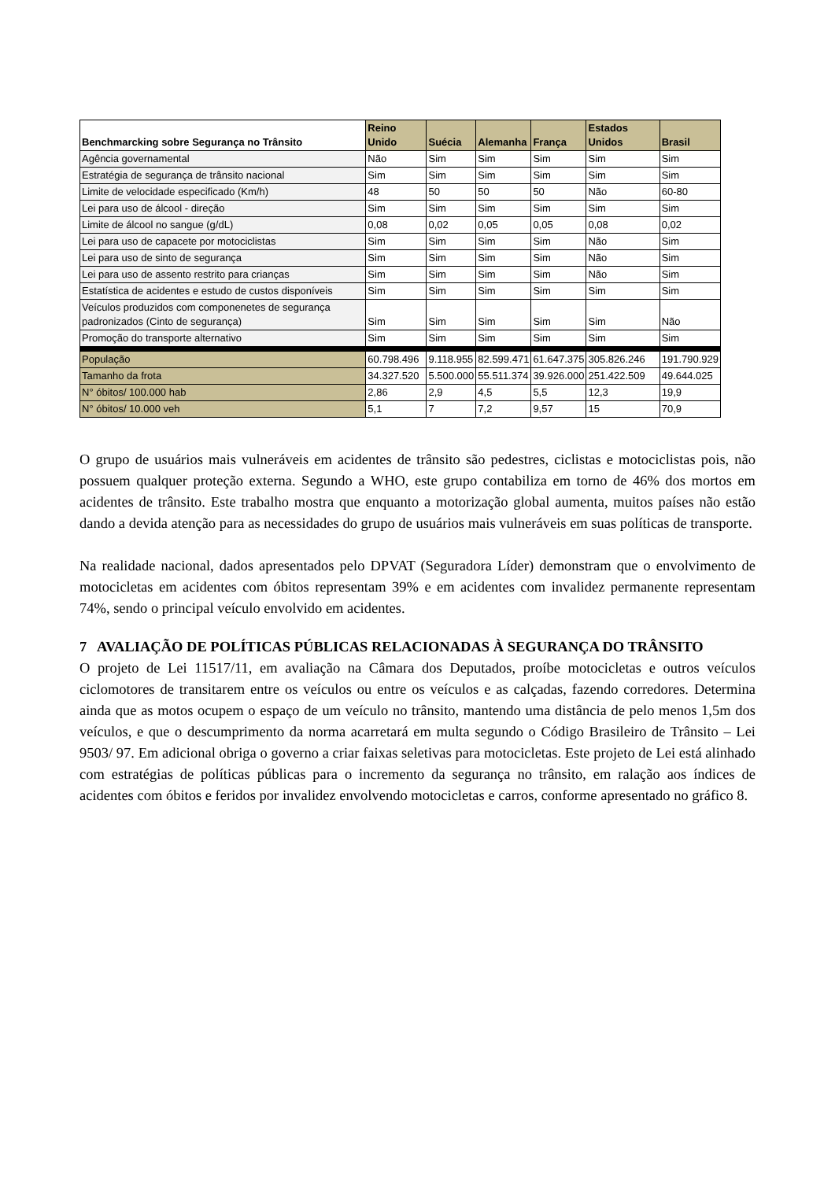| Benchmarcking sobre Segurança no Trânsito | Reino Unido | Suécia | Alemanha | França | Estados Unidos | Brasil |
| --- | --- | --- | --- | --- | --- | --- |
| Agência governamental | Não | Sim | Sim | Sim | Sim | Sim |
| Estratégia de segurança de trânsito nacional | Sim | Sim | Sim | Sim | Sim | Sim |
| Limite de velocidade especificado (Km/h) | 48 | 50 | 50 | 50 | Não | 60-80 |
| Lei para uso de álcool - direção | Sim | Sim | Sim | Sim | Sim | Sim |
| Limite de álcool no sangue (g/dL) | 0,08 | 0,02 | 0,05 | 0,05 | 0,08 | 0,02 |
| Lei para uso de capacete por motociclistas | Sim | Sim | Sim | Sim | Não | Sim |
| Lei para uso de sinto de segurança | Sim | Sim | Sim | Sim | Não | Sim |
| Lei para uso de assento restrito para crianças | Sim | Sim | Sim | Sim | Não | Sim |
| Estatística de acidentes e estudo de custos disponíveis | Sim | Sim | Sim | Sim | Sim | Sim |
| Veículos produzidos com componenetes de segurança padronizados (Cinto de segurança) | Sim | Sim | Sim | Sim | Sim | Não |
| Promoção do transporte alternativo | Sim | Sim | Sim | Sim | Sim | Sim |
| População | 60.798.496 | 9.118.955 | 82.599.471 | 61.647.375 | 305.826.246 | 191.790.929 |
| Tamanho da frota | 34.327.520 | 5.500.000 | 55.511.374 | 39.926.000 | 251.422.509 | 49.644.025 |
| N° óbitos/ 100.000 hab | 2,86 | 2,9 | 4,5 | 5,5 | 12,3 | 19,9 |
| N° óbitos/ 10.000 veh | 5,1 | 7 | 7,2 | 9,57 | 15 | 70,9 |
O grupo de usuários mais vulneráveis em acidentes de trânsito são pedestres, ciclistas e motociclistas pois, não possuem qualquer proteção externa. Segundo a WHO, este grupo contabiliza em torno de 46% dos mortos em acidentes de trânsito. Este trabalho mostra que enquanto a motorização global aumenta, muitos países não estão dando a devida atenção para as necessidades do grupo de usuários mais vulneráveis em suas políticas de transporte.
Na realidade nacional, dados apresentados pelo DPVAT (Seguradora Líder) demonstram que o envolvimento de motocicletas em acidentes com óbitos representam 39% e em acidentes com invalidez permanente representam 74%, sendo o principal veículo envolvido em acidentes.
7 AVALIAÇÃO DE POLÍTICAS PÚBLICAS RELACIONADAS À SEGURANÇA DO TRÂNSITO
O projeto de Lei 11517/11, em avaliação na Câmara dos Deputados, proíbe motocicletas e outros veículos ciclomotores de transitarem entre os veículos ou entre os veículos e as calçadas, fazendo corredores. Determina ainda que as motos ocupem o espaço de um veículo no trânsito, mantendo uma distância de pelo menos 1,5m dos veículos, e que o descumprimento da norma acarretará em multa segundo o Código Brasileiro de Trânsito – Lei 9503/ 97. Em adicional obriga o governo a criar faixas seletivas para motocicletas. Este projeto de Lei está alinhado com estratégias de políticas públicas para o incremento da segurança no trânsito, em ralação aos índices de acidentes com óbitos e feridos por invalidez envolvendo motocicletas e carros, conforme apresentado no gráfico 8.